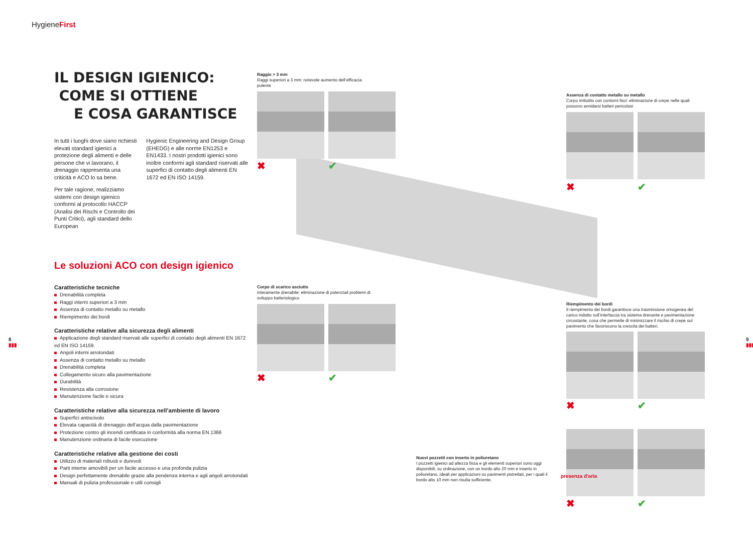HygieneFirst
IL DESIGN IGIENICO:
COME SI OTTIENE
E COSA GARANTISCE
In tutti i luoghi dove siano richiesti elevati standard igienici a protezione degli alimenti e delle persone che vi lavorano, il drenaggio rappresenta una criticità e ACO lo sa bene.
Per tale ragione, realizziamo sistemi con design igienico conformi al protocollo HACCP (Analisi dei Rischi e Controllo dei Punti Critici), agli standard dello European
Hygienic Engineering and Design Group (EHEDG) e alle norme EN1253 e EN1433. I nostri prodotti igienici sono inoltre conformi agli standard riservati alle superfici di contatto degli alimenti EN 1672 ed EN ISO 14159.
Le soluzioni ACO con design igienico
Caratteristiche tecniche
Drenabilità completa
Raggi interni superiori a 3 mm
Assenza di contatto metallo su metallo
Riempimento dei bordi
Caratteristiche relative alla sicurezza degli alimenti
Applicazione degli standard riservati alle superfici di contatto degli alimenti EN 1672 ed EN ISO 14159.
Angoli interni arrotondati
Assenza di contatto metallo su metallo
Drenabilità completa
Collegamento sicuro alla pavimentazione
Durabilità
Resistenza alla corrosione
Manutenzione facile e sicura
Caratteristiche relative alla sicurezza nell’ambiente di lavoro
Superfici antiscivolo
Elevata capacità di drenaggio dell’acqua dalla pavimentazione
Protezione contro gli incendi certificata in conformità alla norma EN 1366
Manutenzione ordinaria di facile esecuzione
Caratteristiche relative alla gestione dei costi
Utilizzo di materiali robusti e durevoli
Parti interne amovibili per un facile accesso e una profonda pulizia
Design perfettamente drenabile grazie alla pendenza interna e agli angoli arrotondati
Manuali di pulizia professionale e utili consigli
Raggio > 3 mm
Raggi superiori a 3 mm: notevole aumento dell’efficacia pulente
✖ ✔
Assenza di contatto metallo su metallo
Corpo imbutito con contorni lisci: eliminazione di crepe nelle quali possono annidarsi batteri pericolosi
✖ ✔
Corpo di scarico asciutto
Interamente drenabile: eliminazione di potenziali problemi di sviluppo batteriologico
✖ ✔
Riempimento dei bordi
Il riempimento dei bordi garantisce una trasmissione omogenea del carico indotto sull’interfaccia tra sistema drenante e pavimentazione circostante, cosa che permette di minimizzare il rischio di crepe sul pavimento che favoriscono la crescita dei batteri.
✖ ✔
Nuovi pozzetti con inserto in poliuretano
I pozzetti igienici ad altezza fissa e gli elementi superiori sono oggi disponibili, su ordinazione, con un bordo alto 20 mm e inserto in poliuretano, ideali per applicazioni su pavimenti pistrellati, per i quali il bordo alto 10 mm non risulta sufficiente.
presenza d'aria
✖ ✔
8
▮▮▮
9
▮▮▮